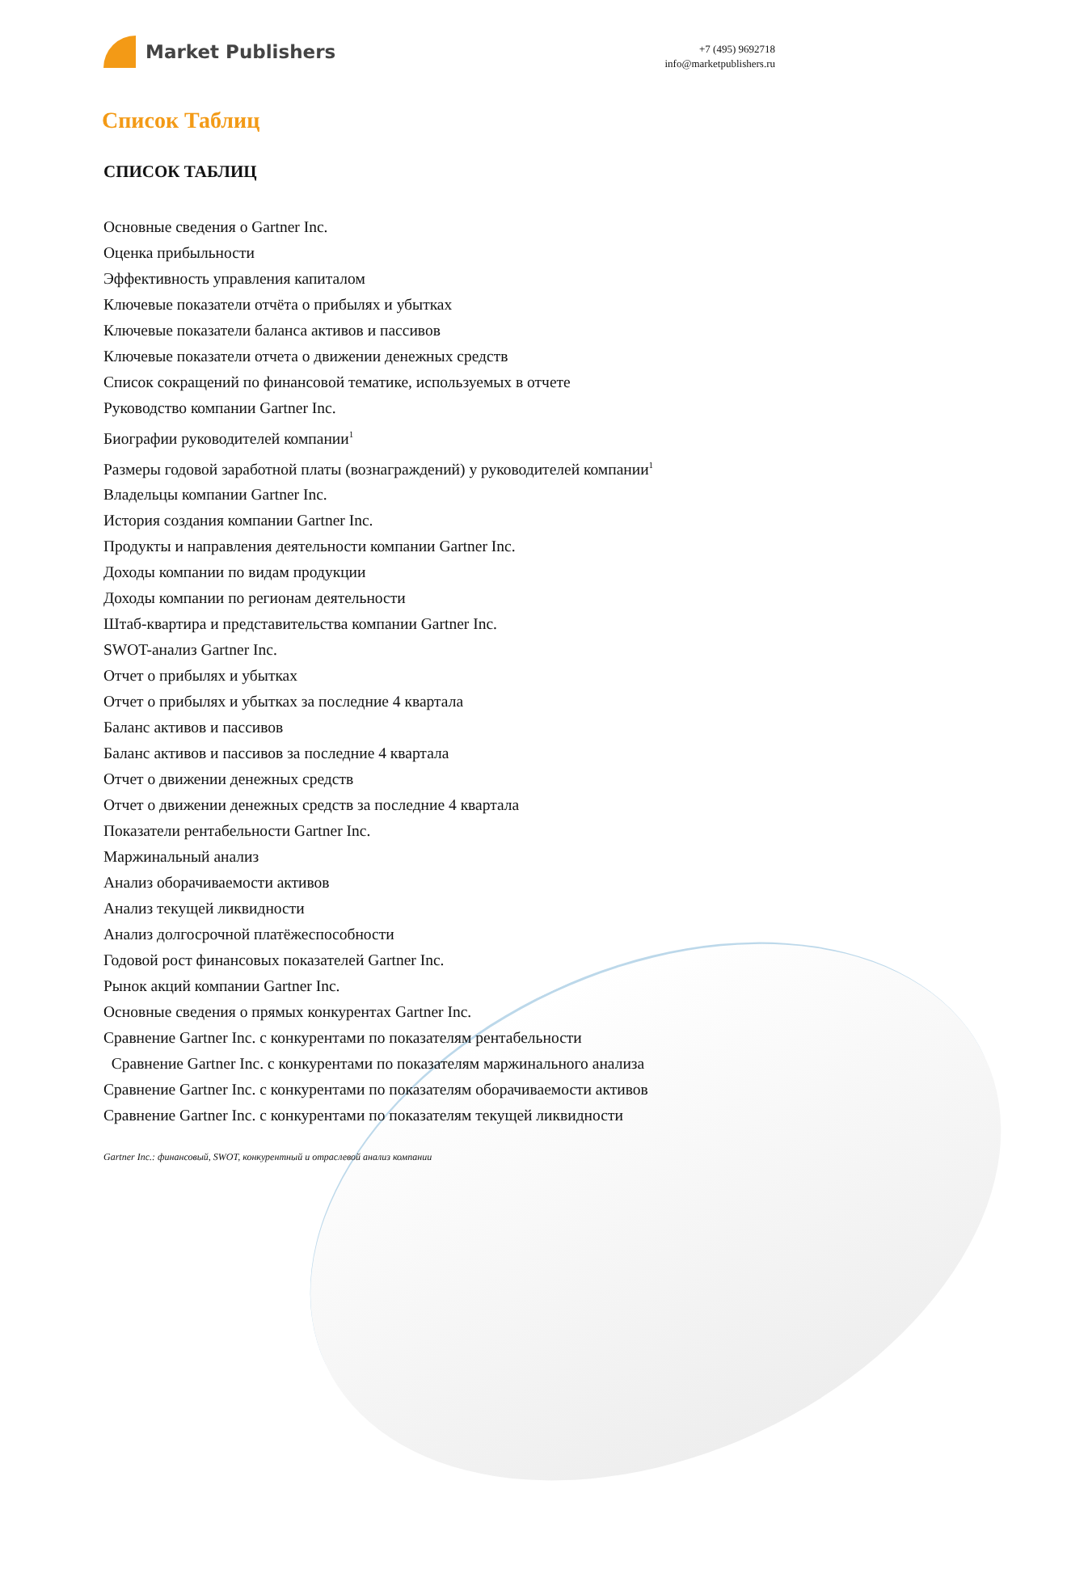Market Publishers
+7 (495) 9692718
info@marketpublishers.ru
Список Таблиц
СПИСОК ТАБЛИЦ
Основные сведения о Gartner Inc.
Оценка прибыльности
Эффективность управления капиталом
Ключевые показатели отчёта о прибылях и убытках
Ключевые показатели баланса активов и пассивов
Ключевые показатели отчета о движении денежных средств
Список сокращений по финансовой тематике, используемых в отчете
Руководство компании Gartner Inc.
Биографии руководителей компании<sup>1</sup>
Размеры годовой заработной платы (вознаграждений) у руководителей компании<sup>1</sup>
Владельцы компании Gartner Inc.
История создания компании Gartner Inc.
Продукты и направления деятельности компании Gartner Inc.
Доходы компании по видам продукции
Доходы компании по регионам деятельности
Штаб-квартира и представительства компании Gartner Inc.
SWOT-анализ Gartner Inc.
Отчет о прибылях и убытках
Отчет о прибылях и убытках за последние 4 квартала
Баланс активов и пассивов
Баланс активов и пассивов за последние 4 квартала
Отчет о движении денежных средств
Отчет о движении денежных средств за последние 4 квартала
Показатели рентабельности Gartner Inc.
Маржинальный анализ
Анализ оборачиваемости активов
Анализ текущей ликвидности
Анализ долгосрочной платёжеспособности
Годовой рост финансовых показателей Gartner Inc.
Рынок акций компании Gartner Inc.
Основные сведения о прямых конкурентах Gartner Inc.
Сравнение Gartner Inc. с конкурентами по показателям рентабельности
Сравнение Gartner Inc. с конкурентами по показателям маржинального анализа
Сравнение Gartner Inc. с конкурентами по показателям оборачиваемости активов
Сравнение Gartner Inc. с конкурентами по показателям текущей ликвидности
Gartner Inc.: финансовый, SWOT, конкурентный и отраслевой анализ компании